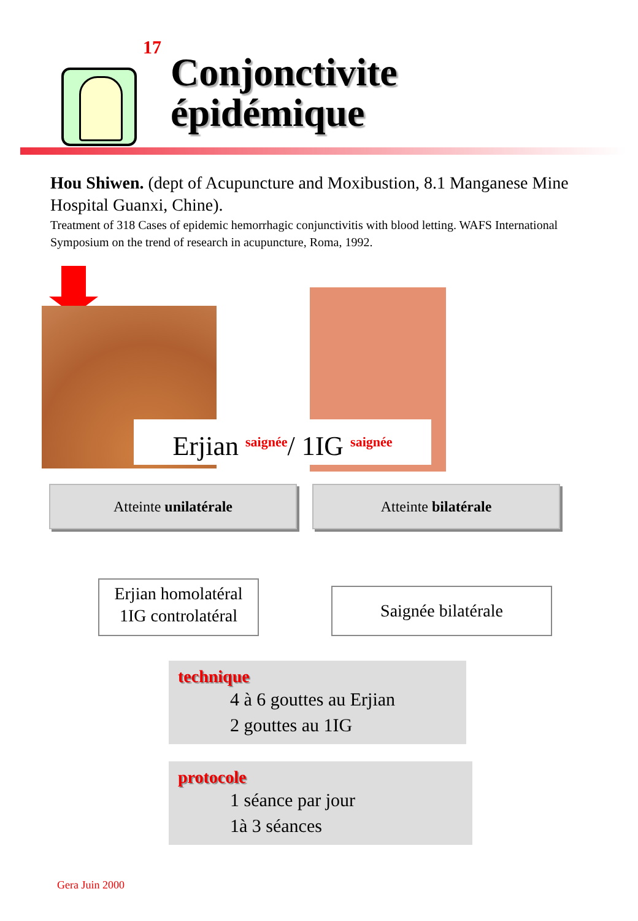17
Conjonctivite
épidémique
Hou Shiwen. (dept of Acupuncture and Moxibustion, 8.1 Manganese Mine Hospital Guanxi, Chine).
Treatment of 318 Cases of epidemic hemorrhagic conjunctivitis with blood letting. WAFS International Symposium on the trend of research in acupuncture, Roma, 1992.
Erjian saignée/ 1IG saignée
Atteinte unilatérale Atteinte bilatérale
Erjian homolatéral
1IG controlatéral
Saignée bilatérale
technique
4 à 6 gouttes au Erjian
2 gouttes au 1IG
protocole
1 séance par jour
1à 3 séances
Gera Juin 2000